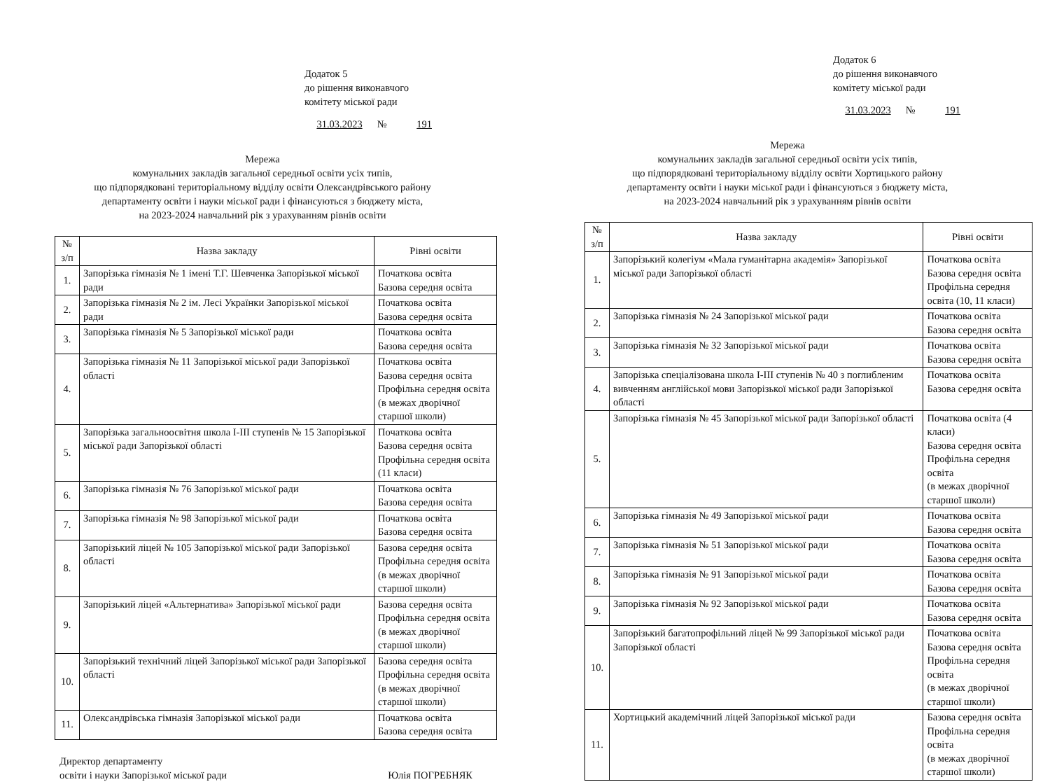Додаток 5
до рішення виконавчого
комітету міської ради
31.03.2023 № 191
Мережа
комунальних закладів загальної середньої освіти усіх типів,
що підпорядковані територіальному відділу освіти Олександрівського району
департаменту освіти і науки міської ради і фінансуються з бюджету міста,
на 2023-2024 навчальний рік з урахуванням рівнів освіти
| № з/п | Назва закладу | Рівні освіти |
| --- | --- | --- |
| 1. | Запорізька гімназія № 1 імені Т.Г. Шевченка Запорізької міської ради | Початкова освіта Базова середня освіта |
| 2. | Запорізька гімназія № 2 ім. Лесі Українки Запорізької міської ради | Початкова освіта Базова середня освіта |
| 3. | Запорізька гімназія № 5 Запорізької міської ради | Початкова освіта Базова середня освіта |
| 4. | Запорізька гімназія № 11 Запорізької міської ради Запорізької області | Початкова освіта Базова середня освіта Профільна середня освіта (в межах дворічної старшої школи) |
| 5. | Запорізька загальноосвітня школа І-ІІІ ступенів № 15 Запорізької міської ради Запорізької області | Початкова освіта Базова середня освіта Профільна середня освіта (11 класи) |
| 6. | Запорізька гімназія № 76 Запорізької міської ради | Початкова освіта Базова середня освіта |
| 7. | Запорізька гімназія № 98 Запорізької міської ради | Початкова освіта Базова середня освіта |
| 8. | Запорізький ліцей № 105 Запорізької міської ради Запорізької області | Базова середня освіта Профільна середня освіта (в межах дворічної старшої школи) |
| 9. | Запорізький ліцей «Альтернатива» Запорізької міської ради | Базова середня освіта Профільна середня освіта (в межах дворічної старшої школи) |
| 10. | Запорізький технічний ліцей Запорізької міської ради Запорізької області | Базова середня освіта Профільна середня освіта (в межах дворічної старшої школи) |
| 11. | Олександрівська гімназія Запорізької міської ради | Початкова освіта Базова середня освіта |
Директор департаменту
освіти і науки Запорізької міської ради
Юлія ПОГРЕБНЯК
Додаток 6
до рішення виконавчого
комітету міської ради
31.03.2023 № 191
Мережа
комунальних закладів загальної середньої освіти усіх типів,
що підпорядковані територіальному відділу освіти Хортицького району
департаменту освіти і науки міської ради і фінансуються з бюджету міста,
на 2023-2024 навчальний рік з урахуванням рівнів освіти
| № з/п | Назва закладу | Рівні освіти |
| --- | --- | --- |
| 1. | Запорізький колегіум «Мала гуманітарна академія» Запорізької міської ради Запорізької області | Початкова освіта Базова середня освіта Профільна середня освіта (10, 11 класи) |
| 2. | Запорізька гімназія № 24 Запорізької міської ради | Початкова освіта Базова середня освіта |
| 3. | Запорізька гімназія № 32 Запорізької міської ради | Початкова освіта Базова середня освіта |
| 4. | Запорізька спеціалізована школа І-ІІІ ступенів № 40 з поглибленим вивченням англійської мови Запорізької міської ради Запорізької області | Початкова освіта Базова середня освіта |
| 5. | Запорізька гімназія № 45 Запорізької міської ради Запорізької області | Початкова освіта (4 класи) Базова середня освіта Профільна середня освіта (в межах дворічної старшої школи) |
| 6. | Запорізька гімназія № 49 Запорізької міської ради | Початкова освіта Базова середня освіта |
| 7. | Запорізька гімназія № 51 Запорізької міської ради | Початкова освіта Базова середня освіта |
| 8. | Запорізька гімназія № 91 Запорізької міської ради | Початкова освіта Базова середня освіта |
| 9. | Запорізька гімназія № 92 Запорізької міської ради | Початкова освіта Базова середня освіта |
| 10. | Запорізький багатопрофільний ліцей № 99 Запорізької міської ради Запорізької області | Початкова освіта Базова середня освіта Профільна середня освіта (в межах дворічної старшої школи) |
| 11. | Хортицький академічний ліцей Запорізької міської ради | Базова середня освіта Профільна середня освіта (в межах дворічної старшої школи) |